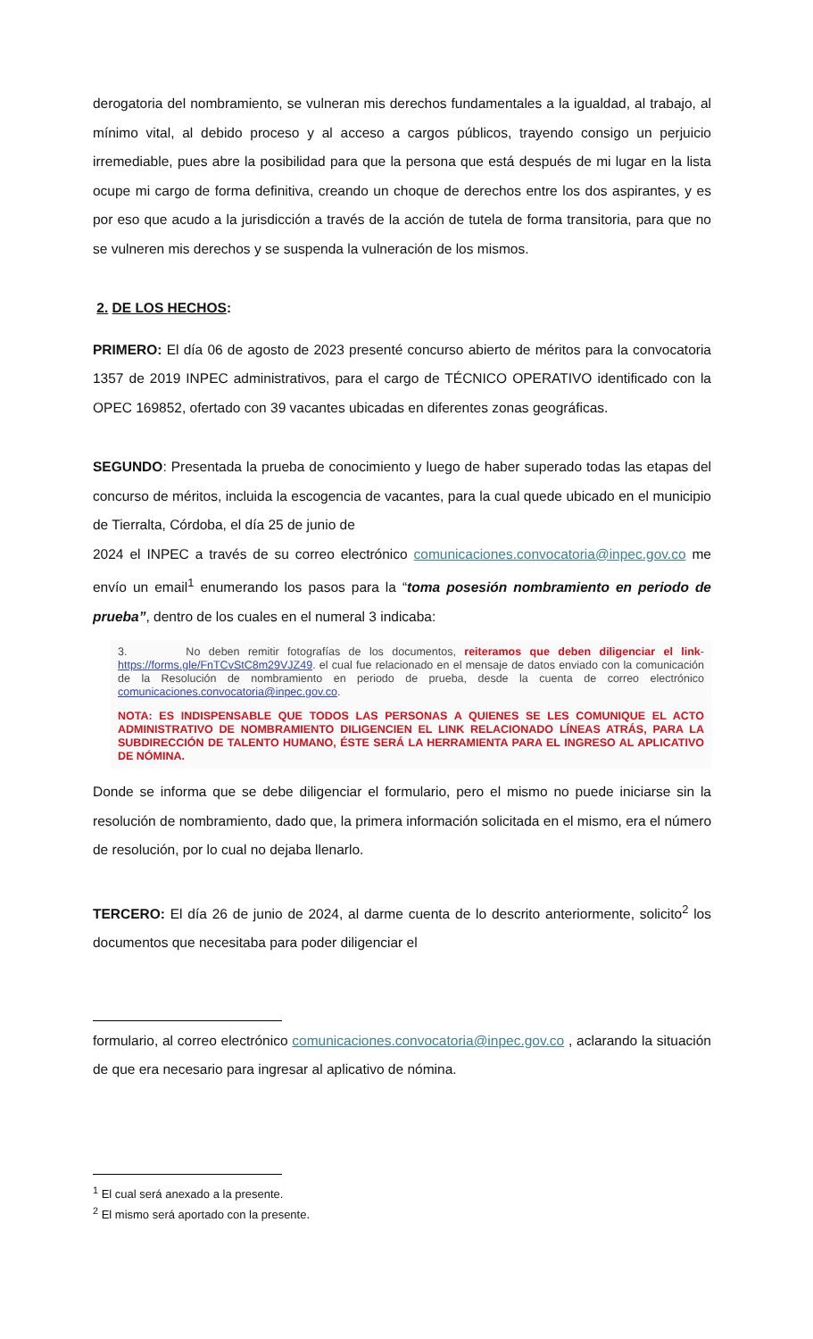derogatoria del nombramiento, se vulneran mis derechos fundamentales a la igualdad, al trabajo, al mínimo vital, al debido proceso y al acceso a cargos públicos, trayendo consigo un perjuicio irremediable, pues abre la posibilidad para que la persona que está después de mi lugar en la lista ocupe mi cargo de forma definitiva, creando un choque de derechos entre los dos aspirantes, y es por eso que acudo a la jurisdicción a través de la acción de tutela de forma transitoria, para que no se vulneren mis derechos y se suspenda la vulneración de los mismos.
2. DE LOS HECHOS:
PRIMERO: El día 06 de agosto de 2023 presenté concurso abierto de méritos para la convocatoria 1357 de 2019 INPEC administrativos, para el cargo de TÉCNICO OPERATIVO identificado con la OPEC 169852, ofertado con 39 vacantes ubicadas en diferentes zonas geográficas.
SEGUNDO: Presentada la prueba de conocimiento y luego de haber superado todas las etapas del concurso de méritos, incluida la escogencia de vacantes, para la cual quede ubicado en el municipio de Tierralta, Córdoba, el día 25 de junio de
2024 el INPEC a través de su correo electrónico comunicaciones.convocatoria@inpec.gov.co me envío un email<sup>1</sup> enumerando los pasos para la “toma posesión nombramiento en periodo de prueba”, dentro de los cuales en el numeral 3 indicaba:
3. No deben remitir fotografías de los documentos, reiteramos que deben diligenciar el link- https://forms.gle/FnTCvStC8m29VJZ49. el cual fue relacionado en el mensaje de datos enviado con la comunicación de la Resolución de nombramiento en periodo de prueba, desde la cuenta de correo electrónico comunicaciones.convocatoria@inpec.gov.co.
NOTA: ES INDISPENSABLE QUE TODOS LAS PERSONAS A QUIENES SE LES COMUNIQUE EL ACTO ADMINISTRATIVO DE NOMBRAMIENTO DILIGENCIEN EL LINK RELACIONADO LÍNEAS ATRÁS, PARA LA SUBDIRECCIÓN DE TALENTO HUMANO, ÉSTE SERÁ LA HERRAMIENTA PARA EL INGRESO AL APLICATIVO DE NÓMINA.
Donde se informa que se debe diligenciar el formulario, pero el mismo no puede iniciarse sin la resolución de nombramiento, dado que, la primera información solicitada en el mismo, era el número de resolución, por lo cual no dejaba llenarlo.
TERCERO: El día 26 de junio de 2024, al darme cuenta de lo descrito anteriormente, solicito<sup>2</sup> los documentos que necesitaba para poder diligenciar el
formulario, al correo electrónico comunicaciones.convocatoria@inpec.gov.co , aclarando la situación de que era necesario para ingresar al aplicativo de nómina.
<sup>1</sup> El cual será anexado a la presente.
<sup>2</sup> El mismo será aportado con la presente.